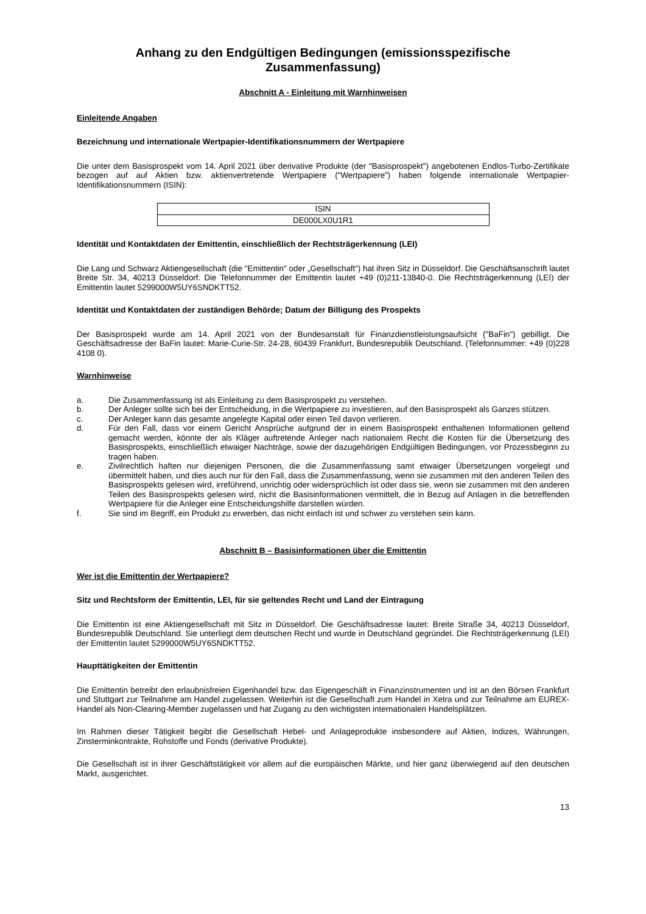Anhang zu den Endgültigen Bedingungen (emissionsspezifische Zusammenfassung)
Abschnitt A - Einleitung mit Warnhinweisen
Einleitende Angaben
Bezeichnung und internationale Wertpapier-Identifikationsnummern der Wertpapiere
Die unter dem Basisprospekt vom 14. April 2021 über derivative Produkte (der "Basisprospekt") angebotenen Endlos-Turbo-Zertifikate bezogen auf auf Aktien bzw. aktienvertretende Wertpapiere ("Wertpapiere") haben folgende internationale Wertpapier-Identifikationsnummern (ISIN):
| ISIN |
| DE000LX0U1R1 |
Identität und Kontaktdaten der Emittentin, einschließlich der Rechtsträgerkennung (LEI)
Die Lang und Schwarz Aktiengesellschaft (die "Emittentin" oder „Gesellschaft“) hat ihren Sitz in Düsseldorf. Die Geschäftsanschrift lautet Breite Str. 34, 40213 Düsseldorf. Die Telefonnummer der Emittentin lautet +49 (0)211-13840-0. Die Rechtsträgerkennung (LEI) der Emittentin lautet 5299000W5UY6SNDKTT52.
Identität und Kontaktdaten der zuständigen Behörde; Datum der Billigung des Prospekts
Der Basisprospekt wurde am 14. April 2021 von der Bundesanstalt für Finanzdienstleistungsaufsicht ("BaFin") gebilligt. Die Geschäftsadresse der BaFin lautet: Marie-Curie-Str. 24-28, 60439 Frankfurt, Bundesrepublik Deutschland. (Telefonnummer: +49 (0)228 4108 0).
Warnhinweise
a. Die Zusammenfassung ist als Einleitung zu dem Basisprospekt zu verstehen.
b. Der Anleger sollte sich bei der Entscheidung, in die Wertpapiere zu investieren, auf den Basisprospekt als Ganzes stützen.
c. Der Anleger kann das gesamte angelegte Kapital oder einen Teil davon verlieren.
d. Für den Fall, dass vor einem Gericht Ansprüche aufgrund der in einem Basisprospekt enthaltenen Informationen geltend gemacht werden, könnte der als Kläger auftretende Anleger nach nationalem Recht die Kosten für die Übersetzung des Basisprospekts, einschließlich etwaiger Nachträge, sowie der dazugehörigen Endgültigen Bedingungen, vor Prozessbeginn zu tragen haben.
e. Zivilrechtlich haften nur diejenigen Personen, die die Zusammenfassung samt etwaiger Übersetzungen vorgelegt und übermittelt haben, und dies auch nur für den Fall, dass die Zusammenfassung, wenn sie zusammen mit den anderen Teilen des Basisprospekts gelesen wird, irreführend, unrichtig oder widersprüchlich ist oder dass sie, wenn sie zusammen mit den anderen Teilen des Basisprospekts gelesen wird, nicht die Basisinformationen vermittelt, die in Bezug auf Anlagen in die betreffenden Wertpapiere für die Anleger eine Entscheidungshilfe darstellen würden.
f. Sie sind im Begriff, ein Produkt zu erwerben, das nicht einfach ist und schwer zu verstehen sein kann.
Abschnitt B – Basisinformationen über die Emittentin
Wer ist die Emittentin der Wertpapiere?
Sitz und Rechtsform der Emittentin, LEI, für sie geltendes Recht und Land der Eintragung
Die Emittentin ist eine Aktiengesellschaft mit Sitz in Düsseldorf. Die Geschäftsadresse lautet: Breite Straße 34, 40213 Düsseldorf, Bundesrepublik Deutschland. Sie unterliegt dem deutschen Recht und wurde in Deutschland gegründet. Die Rechtsträgerkennung (LEI) der Emittentin lautet 5299000W5UY6SNDKTT52.
Haupttätigkeiten der Emittentin
Die Emittentin betreibt den erlaubnisfreien Eigenhandel bzw. das Eigengeschäft in Finanzinstrumenten und ist an den Börsen Frankfurt und Stuttgart zur Teilnahme am Handel zugelassen. Weiterhin ist die Gesellschaft zum Handel in Xetra und zur Teilnahme am EUREX-Handel als Non-Clearing-Member zugelassen und hat Zugang zu den wichtigsten internationalen Handelsplätzen.
Im Rahmen dieser Tätigkeit begibt die Gesellschaft Hebel- und Anlageprodukte insbesondere auf Aktien, Indizes, Währungen, Zinsterminkontrakte, Rohstoffe und Fonds (derivative Produkte).
Die Gesellschaft ist in ihrer Geschäftstätigkeit vor allem auf die europäischen Märkte, und hier ganz überwiegend auf den deutschen Markt, ausgerichtet.
13